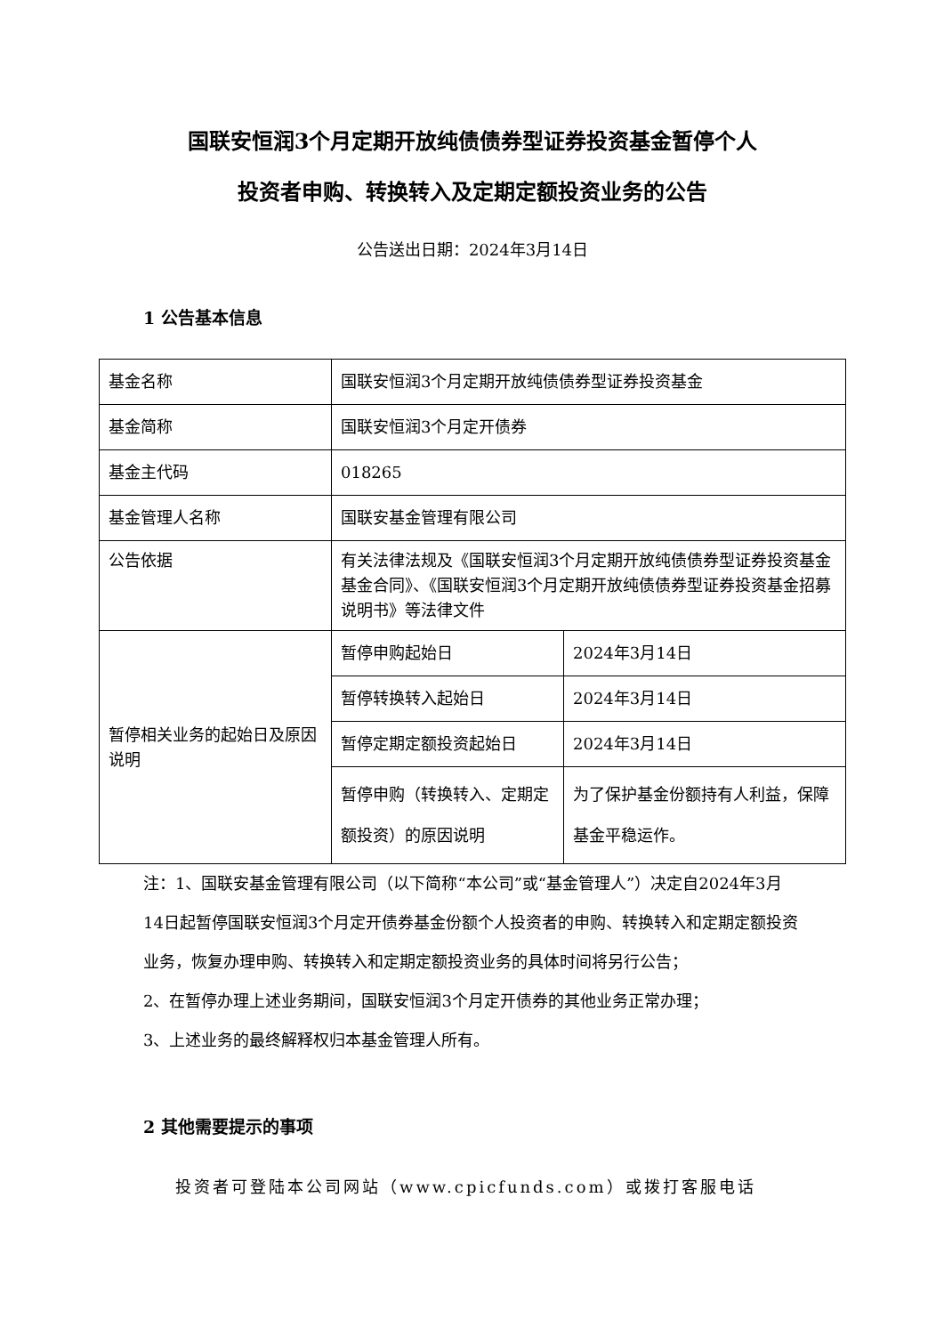国联安恒润3个月定期开放纯债债券型证券投资基金暂停个人
投资者申购、转换转入及定期定额投资业务的公告
公告送出日期：2024年3月14日
1 公告基本信息
| 基金名称 | 国联安恒润3个月定期开放纯债债券型证券投资基金 | |
| 基金简称 | 国联安恒润3个月定开债券 | |
| 基金主代码 | 018265 | |
| 基金管理人名称 | 国联安基金管理有限公司 | |
| 公告依据 | 有关法律法规及《国联安恒润3个月定期开放纯债债券型证券投资基金基金合同》、《国联安恒润3个月定期开放纯债债券型证券投资基金招募说明书》等法律文件 | |
| 暂停相关业务的起始日及原因说明 | 暂停申购起始日 | 2024年3月14日 |
| | 暂停转换转入起始日 | 2024年3月14日 |
| | 暂停定期定额投资起始日 | 2024年3月14日 |
| | 暂停申购（转换转入、定期定额投资）的原因说明 | 为了保护基金份额持有人利益，保障基金平稳运作。 |
注：1、国联安基金管理有限公司（以下简称“本公司”或“基金管理人”）决定自2024年3月14日起暂停国联安恒润3个月定开债券基金份额个人投资者的申购、转换转入和定期定额投资业务，恢复办理申购、转换转入和定期定额投资业务的具体时间将另行公告；
2、在暂停办理上述业务期间，国联安恒润3个月定开债券的其他业务正常办理；
3、上述业务的最终解释权归本基金管理人所有。
2 其他需要提示的事项
投资者可登陆本公司网站（www.cpicfunds.com）或拨打客服电话